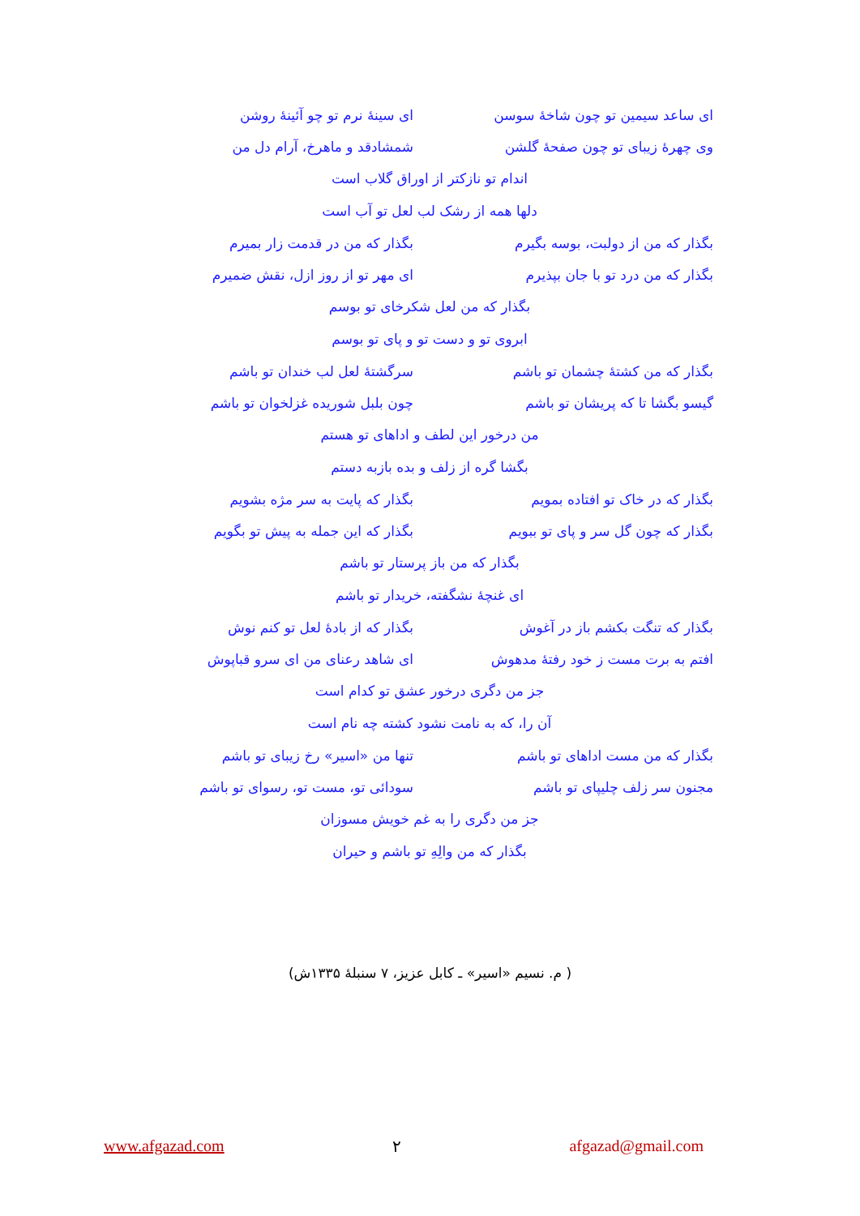ای ساعد سیمین تو چون شاخهٔ سوسن ای سینهٔ نرم تو چو آئینهٔ روشن
وی چهرهٔ زیبای تو چون صفحهٔ گلشن شمشادقد و ماهرخ، آرام دل من
اندام تو نازکتر از اوراق گلاب است
دلها همه از رشک لب لعل تو آب است
بگذار که من از دولبت، بوسه بگیرم بگذار که من در قدمت زار بمیرم
بگذار که من درد تو با جان بپذیرم ای مهر تو از روز ازل، نقش ضمیرم
بگذار که من لعل شکرخای تو بوسم
ابروی تو و دست تو و پای تو بوسم
بگذار که من کشتهٔ چشمان تو باشم سرگشتهٔ لعل لب خندان تو باشم
گیسو بگشا تا که پریشان تو باشم چون بلبل شوریده غزلخوان تو باشم
من درخور این لطف و اداهای تو هستم
بگشا گره از زلف و بده بازبه دستم
بگذار که در خاک تو افتاده بمویم بگذار که پایت به سر مژه بشویم
بگذار که چون گل سر و پای تو ببویم بگذار که این جمله به پیش تو بگویم
بگذار که من باز پرستار تو باشم
ای غنچهٔ نشگفته، خریدار تو باشم
بگذار که تنگت بکشم باز در آغوش بگذار که از بادهٔ لعل تو کنم نوش
افتم به برت مست ز خود رفتهٔ مدهوش ای شاهد رعنای من ای سرو قباپوش
جز من دگری درخور عشق تو کدام است
آن را، که به نامت نشود کشته چه نام است
بگذار که من مست اداهای تو باشم تنها من «اسیر» رخ زیبای تو باشم
مجنون سر زلف چلیپای تو باشم سودائی تو، مست تو، رسوای تو باشم
جز من دگری را به غم خویش مسوزان
بگذار که من والِهِ تو باشم و حیران
( م. نسیم «اسیر» ـ کابل عزیز، ۷ سنبلهٔ ۱۳۳۵ش)
www.afgazad.com ۲ afgazad@gmail.com